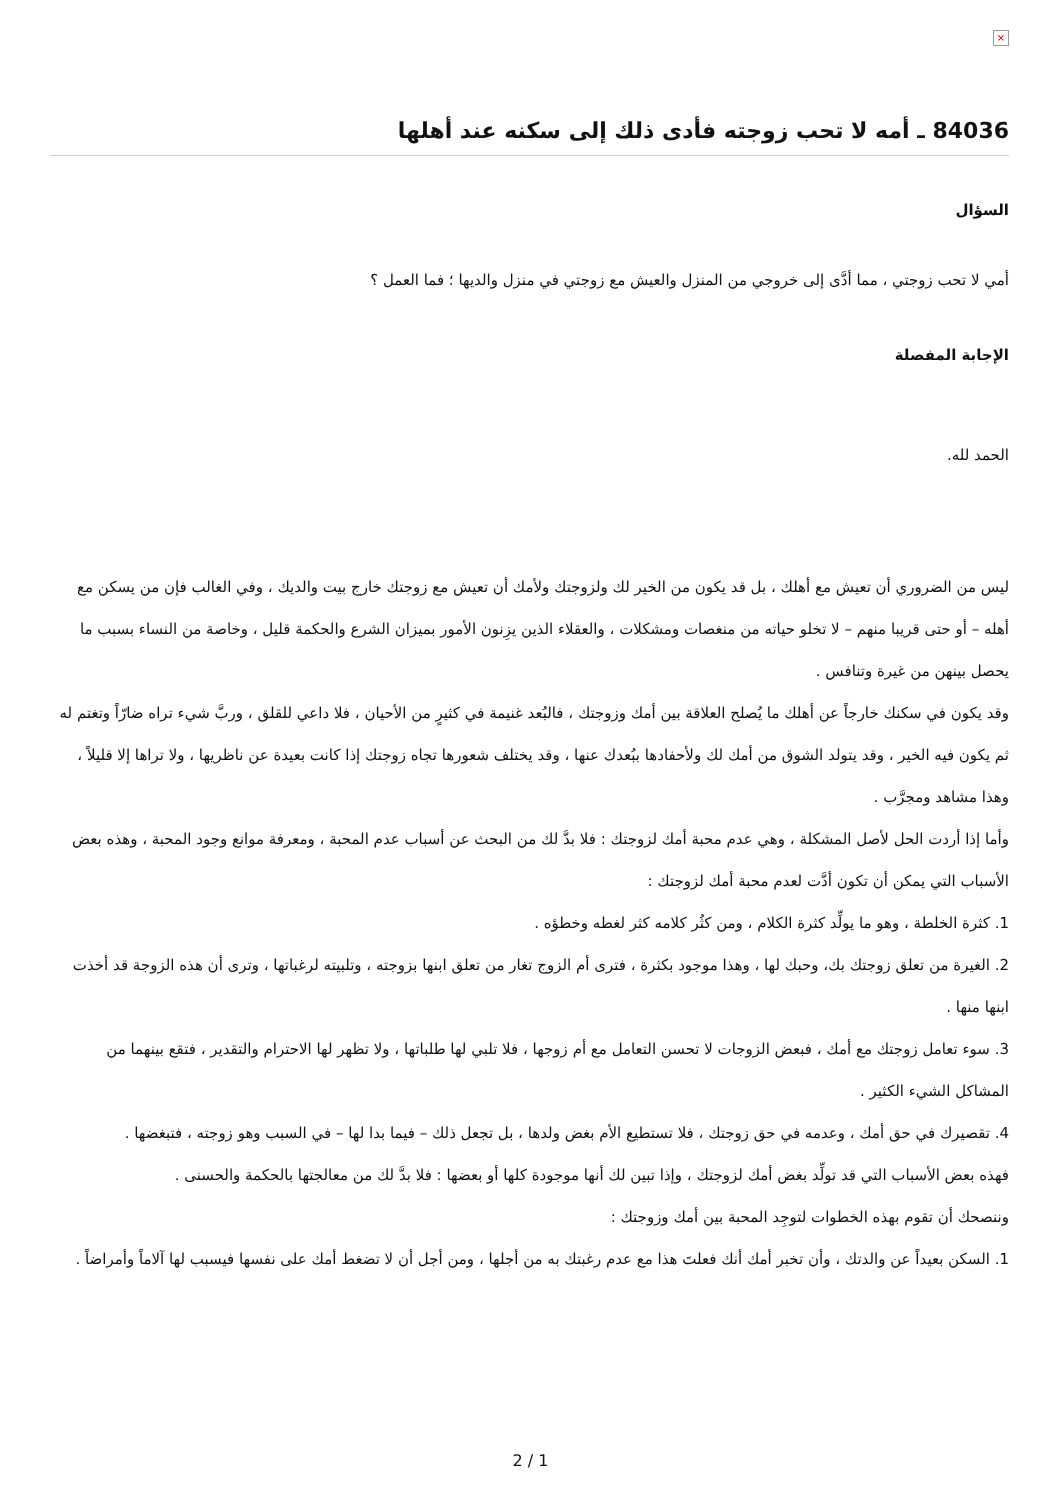×
84036 ـ أمه لا تحب زوجته فأدى ذلك إلى سكنه عند أهلها
السؤال
أمي لا تحب زوجتي ، مما أدَّى إلى خروجي من المنزل والعيش مع زوجتي في منزل والديها ؛ فما العمل ؟
الإجابة المفصلة
الحمد لله.
ليس من الضروري أن تعيش مع أهلك ، بل قد يكون من الخير لك ولزوجتك ولأمك أن تعيش مع زوجتك خارج بيت والديك ، وفي الغالب فإن من يسكن مع أهله – أو حتى قريبا منهم – لا تخلو حياته من منغصات ومشكلات ، والعقلاء الذين يزِنون الأمور بميزان الشرع والحكمة قليل ، وخاصة من النساء بسبب ما يحصل بينهن من غيرة وتنافس .
وقد يكون في سكنك خارجاً عن أهلك ما يُصلح العلاقة بين أمك وزوجتك ، فالبُعد غنيمة في كثيرٍ من الأحيان ، فلا داعي للقلق ، وربَّ شيء تراه ضارّاً وتغتم له ثم يكون فيه الخير ، وقد يتولد الشوق من أمك لك ولأحفادها ببُعدك عنها ، وقد يختلف شعورها تجاه زوجتك إذا كانت بعيدة عن ناظريها ، ولا تراها إلا قليلاً ، وهذا مشاهد ومجرَّب .
وأما إذا أردت الحل لأصل المشكلة ، وهي عدم محبة أمك لزوجتك : فلا بدَّ لك من البحث عن أسباب عدم المحبة ، ومعرفة موانع وجود المحبة ، وهذه بعض الأسباب التي يمكن أن تكون أدَّت لعدم محبة أمك لزوجتك :
1. كثرة الخلطة ، وهو ما يولِّد كثرة الكلام ، ومن كثُر كلامه كثر لغطه وخطؤه .
2. الغيرة من تعلق زوجتك بك، وحبك لها ، وهذا موجود بكثرة ، فترى أم الزوج تغار من تعلق ابنها بزوجته ، وتلبيته لرغباتها ، وترى أن هذه الزوجة قد أخذت ابنها منها .
3. سوء تعامل زوجتك مع أمك ، فبعض الزوجات لا تحسن التعامل مع أم زوجها ، فلا تلبي لها طلباتها ، ولا تظهر لها الاحترام والتقدير ، فتقع بينهما من المشاكل الشيء الكثير .
4. تقصيرك في حق أمك ، وعدمه في حق زوجتك ، فلا تستطيع الأم بغض ولدها ، بل تجعل ذلك – فيما بدا لها – في السبب وهو زوجته ، فتبغضها .
فهذه بعض الأسباب التي قد تولِّد بغض أمك لزوجتك ، وإذا تبين لك أنها موجودة كلها أو بعضها : فلا بدَّ لك من معالجتها بالحكمة والحسنى .
وننصحك أن تقوم بهذه الخطوات لتوجِد المحبة بين أمك وزوجتك :
1. السكن بعيداً عن والدتك ، وأن تخبر أمك أنك فعلتَ هذا مع عدم رغبتك به من أجلها ، ومن أجل أن لا تضغط أمك على نفسها فيسبب لها آلاماً وأمراضاً .
2 / 1